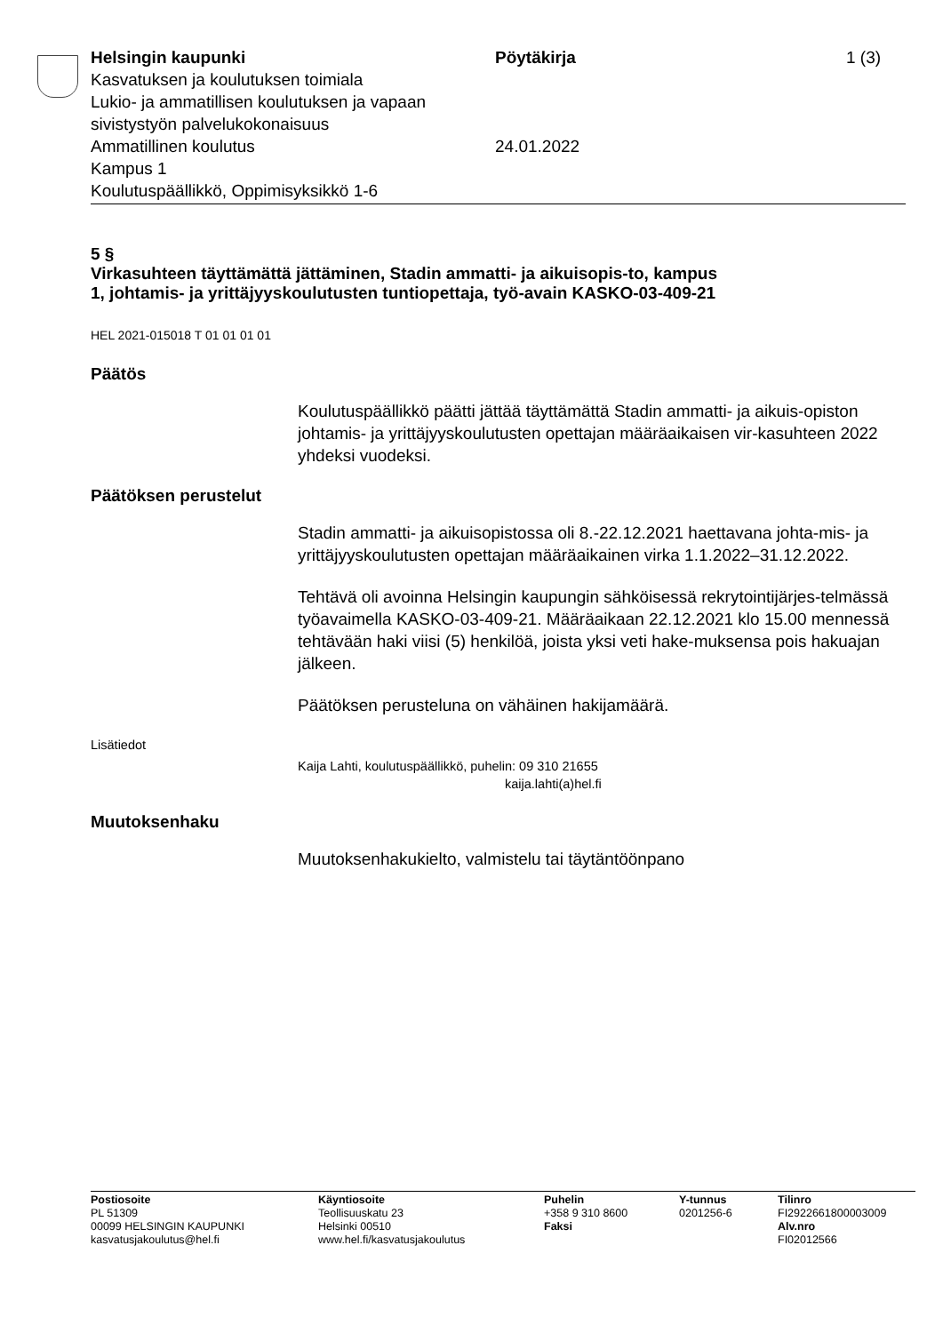Helsingin kaupunki Pöytäkirja 1 (3)
Kasvatuksen ja koulutuksen toimiala
Lukio- ja ammatillisen koulutuksen ja vapaan
sivistystyön palvelukokonaisuus
Ammatillinen koulutus 24.01.2022
Kampus 1
Koulutuspäällikkö, Oppimisyksikkö 1-6
5 §
Virkasuhteen täyttämättä jättäminen, Stadin ammatti- ja aikuisopis-to, kampus 1, johtamis- ja yrittäjyyskoulutusten tuntiopettaja, työ-avain KASKO-03-409-21
HEL 2021-015018 T 01 01 01 01
Päätös
Koulutuspäällikkö päätti jättää täyttämättä Stadin ammatti- ja aikuis-opiston johtamis- ja yrittäjyyskoulutusten opettajan määräaikaisen vir-kasuhteen 2022 yhdeksi vuodeksi.
Päätöksen perustelut
Stadin ammatti- ja aikuisopistossa oli 8.-22.12.2021 haettavana johta-mis- ja yrittäjyyskoulutusten opettajan määräaikainen virka 1.1.2022–31.12.2022.
Tehtävä oli avoinna Helsingin kaupungin sähköisessä rekrytointijärjes-telmässä työavaimella KASKO-03-409-21. Määräaikaan 22.12.2021 klo 15.00 mennessä tehtävään haki viisi (5) henkilöä, joista yksi veti hake-muksensa pois hakuajan jälkeen.
Päätöksen perusteluna on vähäinen hakijamäärä.
Lisätiedot
Kaija Lahti, koulutuspäällikkö, puhelin: 09 310 21655
kaija.lahti(a)hel.fi
Muutoksenhaku
Muutoksenhakukielto, valmistelu tai täytäntöönpano
Postiosoite
PL 51309
00099 HELSINGIN KAUPUNKI
kasvatusjakoulutus@hel.fi
Käyntiosoite
Teollisuuskatu 23
Helsinki 00510
www.hel.fi/kasvatusjakoulutus
Puhelin
+358 9 310 8600
Faksi
Y-tunnus
0201256-6
Tilinro
FI2922661800003009
Alv.nro
FI02012566